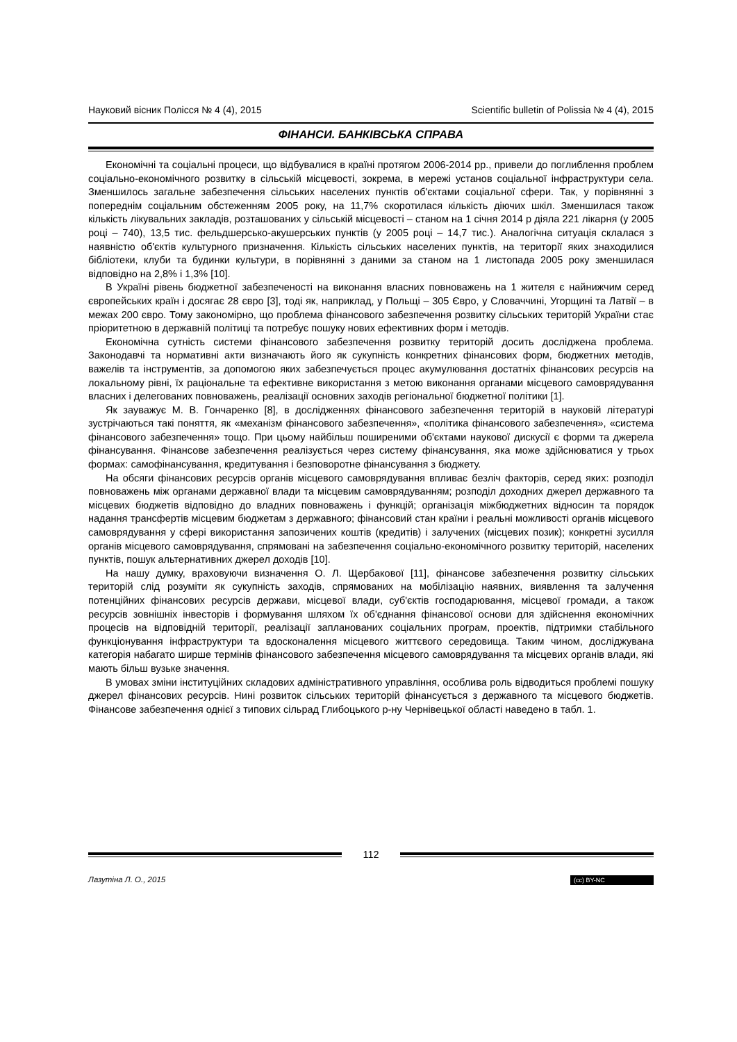Науковий вісник Полісся № 4 (4), 2015 Scientific bulletin of Polissia № 4 (4), 2015
ФІНАНСИ. БАНКІВСЬКА СПРАВА
Економічні та соціальні процеси, що відбувалися в країні протягом 2006-2014 рр., привели до поглиблення проблем соціально-економічного розвитку в сільській місцевості, зокрема, в мережі установ соціальної інфраструктури села. Зменшилось загальне забезпечення сільських населених пунктів об'єктами соціальної сфери. Так, у порівнянні з попереднім соціальним обстеженням 2005 року, на 11,7% скоротилася кількість діючих шкіл. Зменшилася також кількість лікувальних закладів, розташованих у сільській місцевості – станом на 1 січня 2014 р діяла 221 лікарня (у 2005 році – 740), 13,5 тис. фельдшерсько-акушерських пунктів (у 2005 році – 14,7 тис.). Аналогічна ситуація склалася з наявністю об'єктів культурного призначення. Кількість сільських населених пунктів, на території яких знаходилися бібліотеки, клуби та будинки культури, в порівнянні з даними за станом на 1 листопада 2005 року зменшилася відповідно на 2,8% і 1,3% [10].
В Україні рівень бюджетної забезпеченості на виконання власних повноважень на 1 жителя є найнижчим серед європейських країн і досягає 28 євро [3], тоді як, наприклад, у Польщі – 305 Євро, у Словаччині, Угорщині та Латвії – в межах 200 євро. Тому закономірно, що проблема фінансового забезпечення розвитку сільських територій України стає пріоритетною в державній політиці та потребує пошуку нових ефективних форм і методів.
Економічна сутність системи фінансового забезпечення розвитку територій досить досліджена проблема. Законодавчі та нормативні акти визначають його як сукупність конкретних фінансових форм, бюджетних методів, важелів та інструментів, за допомогою яких забезпечується процес акумулювання достатніх фінансових ресурсів на локальному рівні, їх раціональне та ефективне використання з метою виконання органами місцевого самоврядування власних і делегованих повноважень, реалізації основних заходів регіональної бюджетної політики [1].
Як зауважує М. В. Гончаренко [8], в дослідженнях фінансового забезпечення територій в науковій літературі зустрічаються такі поняття, як «механізм фінансового забезпечення», «політика фінансового забезпечення», «система фінансового забезпечення» тощо. При цьому найбільш поширеними об'єктами наукової дискусії є форми та джерела фінансування. Фінансове забезпечення реалізується через систему фінансування, яка може здійснюватися у трьох формах: самофінансування, кредитування і безповоротне фінансування з бюджету.
На обсяги фінансових ресурсів органів місцевого самоврядування впливає безліч факторів, серед яких: розподіл повноважень між органами державної влади та місцевим самоврядуванням; розподіл доходних джерел державного та місцевих бюджетів відповідно до владних повноважень і функцій; організація міжбюджетних відносин та порядок надання трансфертів місцевим бюджетам з державного; фінансовий стан країни і реальні можливості органів місцевого самоврядування у сфері використання запозичених коштів (кредитів) і залучених (місцевих позик); конкретні зусилля органів місцевого самоврядування, спрямовані на забезпечення соціально-економічного розвитку територій, населених пунктів, пошук альтернативних джерел доходів [10].
На нашу думку, враховуючи визначення О. Л. Щербакової [11], фінансове забезпечення розвитку сільських територій слід розуміти як сукупність заходів, спрямованих на мобілізацію наявних, виявлення та залучення потенційних фінансових ресурсів держави, місцевої влади, суб'єктів господарювання, місцевої громади, а також ресурсів зовнішніх інвесторів і формування шляхом їх об'єднання фінансової основи для здійснення економічних процесів на відповідній території, реалізації запланованих соціальних програм, проектів, підтримки стабільного функціонування інфраструктури та вдосконалення місцевого життєвого середовища. Таким чином, досліджувана категорія набагато ширше термінів фінансового забезпечення місцевого самоврядування та місцевих органів влади, які мають більш вузьке значення.
В умовах зміни інституційних складових адміністративного управління, особлива роль відводиться проблемі пошуку джерел фінансових ресурсів. Нині розвиток сільських територій фінансується з державного та місцевого бюджетів. Фінансове забезпечення однієї з типових сільрад Глибоцького р-ну Чернівецької області наведено в табл. 1.
112
Лазутіна Л. О., 2015 (cc) BY-NC